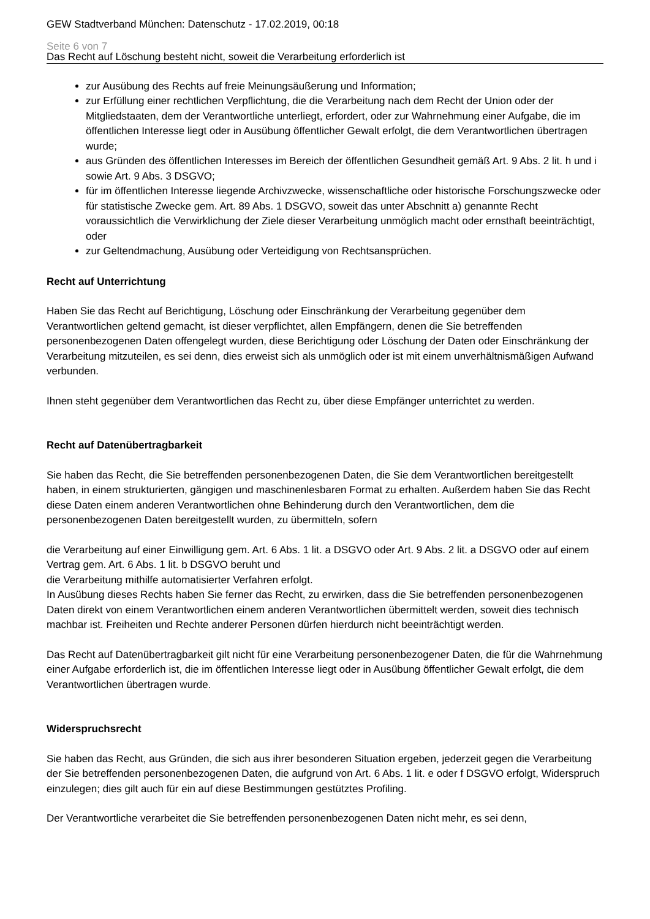GEW Stadtverband München: Datenschutz - 17.02.2019, 00:18
Seite 6 von 7
Das Recht auf Löschung besteht nicht, soweit die Verarbeitung erforderlich ist
zur Ausübung des Rechts auf freie Meinungsäußerung und Information;
zur Erfüllung einer rechtlichen Verpflichtung, die die Verarbeitung nach dem Recht der Union oder der Mitgliedstaaten, dem der Verantwortliche unterliegt, erfordert, oder zur Wahrnehmung einer Aufgabe, die im öffentlichen Interesse liegt oder in Ausübung öffentlicher Gewalt erfolgt, die dem Verantwortlichen übertragen wurde;
aus Gründen des öffentlichen Interesses im Bereich der öffentlichen Gesundheit gemäß Art. 9 Abs. 2 lit. h und i sowie Art. 9 Abs. 3 DSGVO;
für im öffentlichen Interesse liegende Archivzwecke, wissenschaftliche oder historische Forschungszwecke oder für statistische Zwecke gem. Art. 89 Abs. 1 DSGVO, soweit das unter Abschnitt a) genannte Recht voraussichtlich die Verwirklichung der Ziele dieser Verarbeitung unmöglich macht oder ernsthaft beeinträchtigt, oder
zur Geltendmachung, Ausübung oder Verteidigung von Rechtsansprüchen.
Recht auf Unterrichtung
Haben Sie das Recht auf Berichtigung, Löschung oder Einschränkung der Verarbeitung gegenüber dem Verantwortlichen geltend gemacht, ist dieser verpflichtet, allen Empfängern, denen die Sie betreffenden personenbezogenen Daten offengelegt wurden, diese Berichtigung oder Löschung der Daten oder Einschränkung der Verarbeitung mitzuteilen, es sei denn, dies erweist sich als unmöglich oder ist mit einem unverhältnismäßigen Aufwand verbunden.
Ihnen steht gegenüber dem Verantwortlichen das Recht zu, über diese Empfänger unterrichtet zu werden.
Recht auf Datenübertragbarkeit
Sie haben das Recht, die Sie betreffenden personenbezogenen Daten, die Sie dem Verantwortlichen bereitgestellt haben, in einem strukturierten, gängigen und maschinenlesbaren Format zu erhalten. Außerdem haben Sie das Recht diese Daten einem anderen Verantwortlichen ohne Behinderung durch den Verantwortlichen, dem die personenbezogenen Daten bereitgestellt wurden, zu übermitteln, sofern
die Verarbeitung auf einer Einwilligung gem. Art. 6 Abs. 1 lit. a DSGVO oder Art. 9 Abs. 2 lit. a DSGVO oder auf einem Vertrag gem. Art. 6 Abs. 1 lit. b DSGVO beruht und
die Verarbeitung mithilfe automatisierter Verfahren erfolgt.
In Ausübung dieses Rechts haben Sie ferner das Recht, zu erwirken, dass die Sie betreffenden personenbezogenen Daten direkt von einem Verantwortlichen einem anderen Verantwortlichen übermittelt werden, soweit dies technisch machbar ist. Freiheiten und Rechte anderer Personen dürfen hierdurch nicht beeinträchtigt werden.
Das Recht auf Datenübertragbarkeit gilt nicht für eine Verarbeitung personenbezogener Daten, die für die Wahrnehmung einer Aufgabe erforderlich ist, die im öffentlichen Interesse liegt oder in Ausübung öffentlicher Gewalt erfolgt, die dem Verantwortlichen übertragen wurde.
Widerspruchsrecht
Sie haben das Recht, aus Gründen, die sich aus ihrer besonderen Situation ergeben, jederzeit gegen die Verarbeitung der Sie betreffenden personenbezogenen Daten, die aufgrund von Art. 6 Abs. 1 lit. e oder f DSGVO erfolgt, Widerspruch einzulegen; dies gilt auch für ein auf diese Bestimmungen gestütztes Profiling.
Der Verantwortliche verarbeitet die Sie betreffenden personenbezogenen Daten nicht mehr, es sei denn,